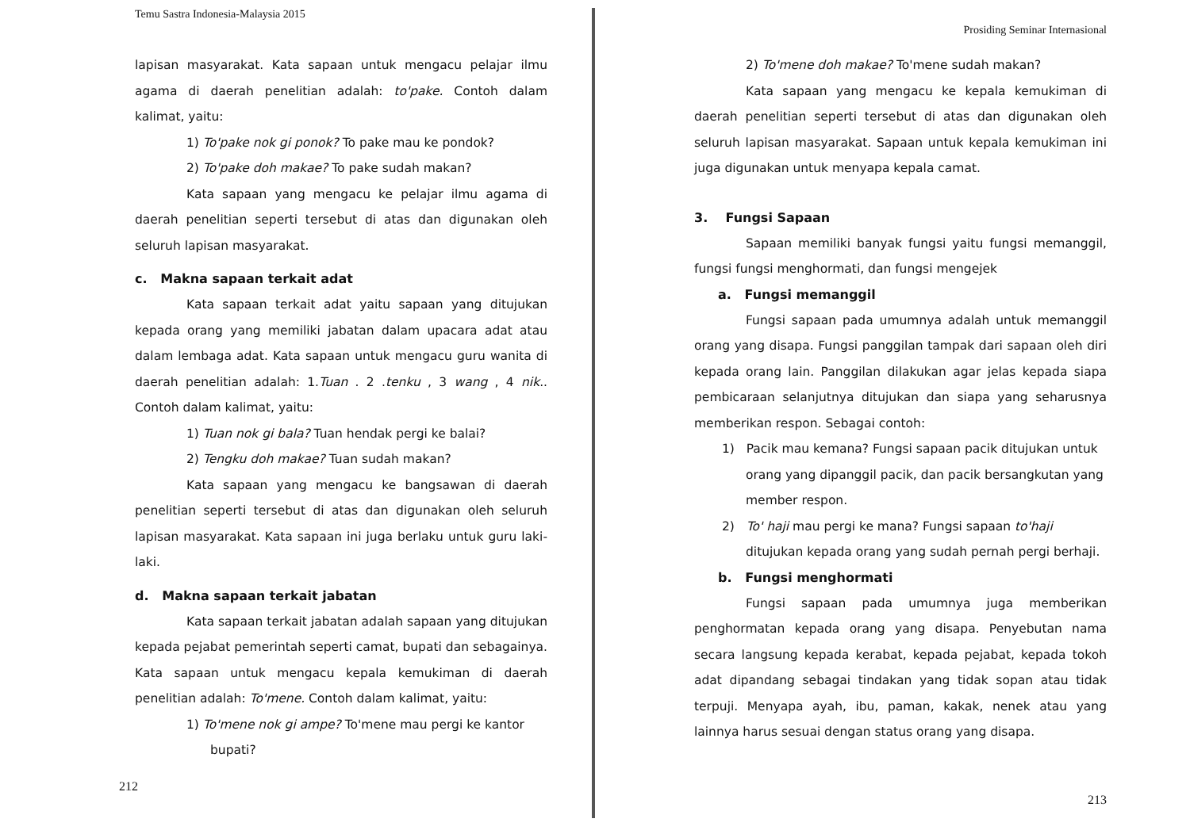Temu Sastra Indonesia-Malaysia 2015
lapisan masyarakat. Kata sapaan untuk mengacu pelajar ilmu agama di daerah penelitian adalah: to'pake. Contoh dalam kalimat, yaitu:
1) To'pake nok gi ponok? To pake mau ke pondok?
2) To'pake doh makae? To pake sudah makan?
Kata sapaan yang mengacu ke pelajar ilmu agama di daerah penelitian seperti tersebut di atas dan digunakan oleh seluruh lapisan masyarakat.
c. Makna sapaan terkait adat
Kata sapaan terkait adat yaitu sapaan yang ditujukan kepada orang yang memiliki jabatan dalam upacara adat atau dalam lembaga adat. Kata sapaan untuk mengacu guru wanita di daerah penelitian adalah: 1.Tuan . 2 .tenku , 3 wang , 4 nik.. Contoh dalam kalimat, yaitu:
1) Tuan nok gi bala? Tuan hendak pergi ke balai?
2) Tengku doh makae? Tuan sudah makan?
Kata sapaan yang mengacu ke bangsawan di daerah penelitian seperti tersebut di atas dan digunakan oleh seluruh lapisan masyarakat. Kata sapaan ini juga berlaku untuk guru laki-laki.
d. Makna sapaan terkait jabatan
Kata sapaan terkait jabatan adalah sapaan yang ditujukan kepada pejabat pemerintah seperti camat, bupati dan sebagainya. Kata sapaan untuk mengacu kepala kemukiman di daerah penelitian adalah: To'mene. Contoh dalam kalimat, yaitu:
1) To'mene nok gi ampe? To'mene mau pergi ke kantor bupati?
212
Prosiding Seminar Internasional
2) To'mene doh makae? To'mene sudah makan?
Kata sapaan yang mengacu ke kepala kemukiman di daerah penelitian seperti tersebut di atas dan digunakan oleh seluruh lapisan masyarakat. Sapaan untuk kepala kemukiman ini juga digunakan untuk menyapa kepala camat.
3. Fungsi Sapaan
Sapaan memiliki banyak fungsi yaitu fungsi memanggil, fungsi fungsi menghormati, dan fungsi mengejek
a. Fungsi memanggil
Fungsi sapaan pada umumnya adalah untuk memanggil orang yang disapa. Fungsi panggilan tampak dari sapaan oleh diri kepada orang lain. Panggilan dilakukan agar jelas kepada siapa pembicaraan selanjutnya ditujukan dan siapa yang seharusnya memberikan respon. Sebagai contoh:
1) Pacik mau kemana? Fungsi sapaan pacik ditujukan untuk orang yang dipanggil pacik, dan pacik bersangkutan yang member respon.
2) To' haji mau pergi ke mana? Fungsi sapaan to'haji ditujukan kepada orang yang sudah pernah pergi berhaji.
b. Fungsi menghormati
Fungsi sapaan pada umumnya juga memberikan penghormatan kepada orang yang disapa. Penyebutan nama secara langsung kepada kerabat, kepada pejabat, kepada tokoh adat dipandang sebagai tindakan yang tidak sopan atau tidak terpuji. Menyapa ayah, ibu, paman, kakak, nenek atau yang lainnya harus sesuai dengan status orang yang disapa.
213